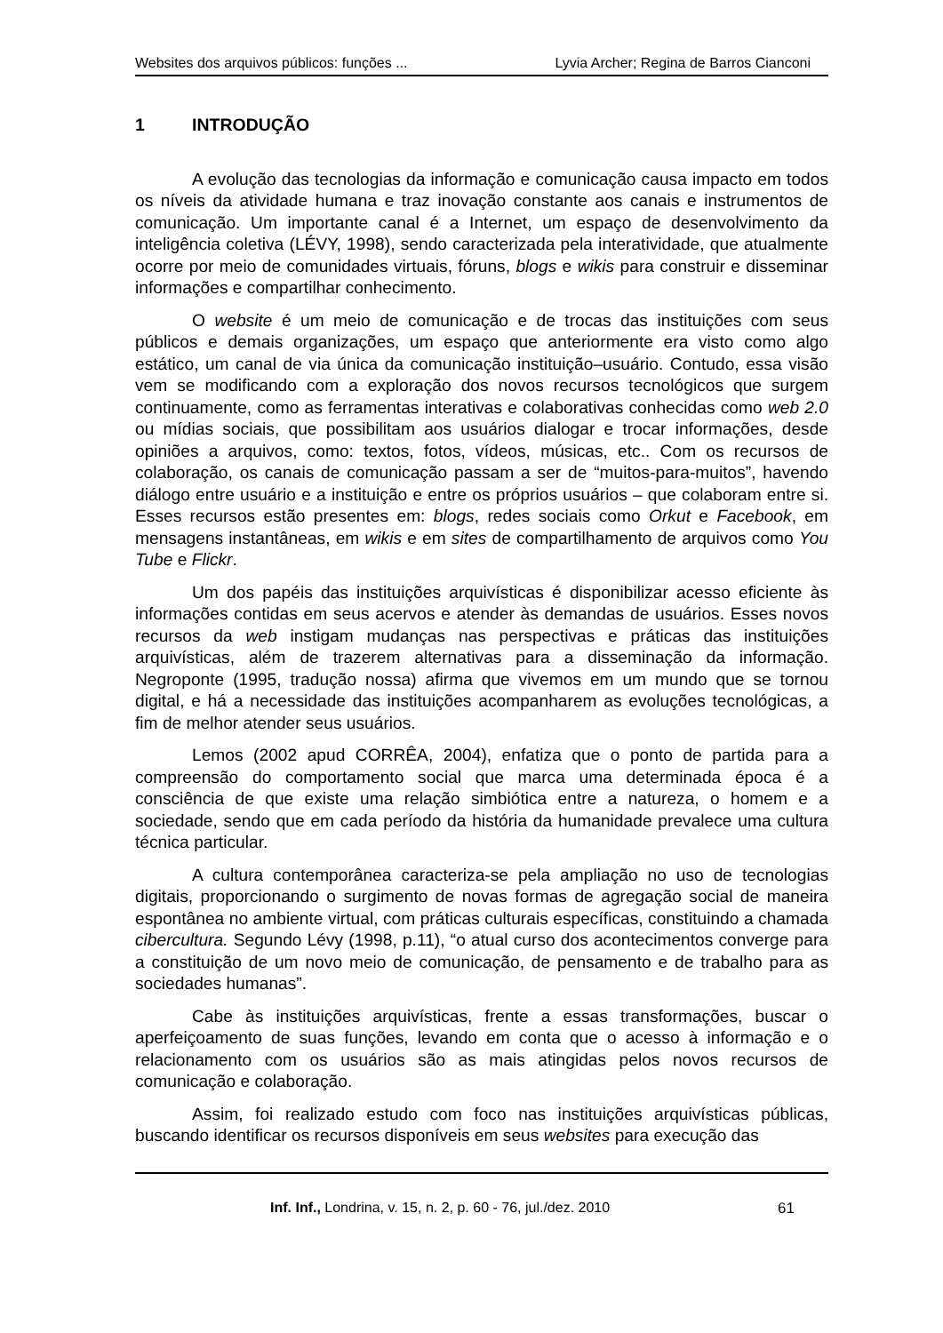Websites dos arquivos públicos: funções ... Lyvia Archer; Regina de Barros Cianconi
1 INTRODUÇÃO
A evolução das tecnologias da informação e comunicação causa impacto em todos os níveis da atividade humana e traz inovação constante aos canais e instrumentos de comunicação. Um importante canal é a Internet, um espaço de desenvolvimento da inteligência coletiva (LÉVY, 1998), sendo caracterizada pela interatividade, que atualmente ocorre por meio de comunidades virtuais, fóruns, blogs e wikis para construir e disseminar informações e compartilhar conhecimento.
O website é um meio de comunicação e de trocas das instituições com seus públicos e demais organizações, um espaço que anteriormente era visto como algo estático, um canal de via única da comunicação instituição–usuário. Contudo, essa visão vem se modificando com a exploração dos novos recursos tecnológicos que surgem continuamente, como as ferramentas interativas e colaborativas conhecidas como web 2.0 ou mídias sociais, que possibilitam aos usuários dialogar e trocar informações, desde opiniões a arquivos, como: textos, fotos, vídeos, músicas, etc.. Com os recursos de colaboração, os canais de comunicação passam a ser de “muitos-para-muitos”, havendo diálogo entre usuário e a instituição e entre os próprios usuários – que colaboram entre si. Esses recursos estão presentes em: blogs, redes sociais como Orkut e Facebook, em mensagens instantâneas, em wikis e em sites de compartilhamento de arquivos como You Tube e Flickr.
Um dos papéis das instituições arquivísticas é disponibilizar acesso eficiente às informações contidas em seus acervos e atender às demandas de usuários. Esses novos recursos da web instigam mudanças nas perspectivas e práticas das instituições arquivísticas, além de trazerem alternativas para a disseminação da informação. Negroponte (1995, tradução nossa) afirma que vivemos em um mundo que se tornou digital, e há a necessidade das instituições acompanharem as evoluções tecnológicas, a fim de melhor atender seus usuários.
Lemos (2002 apud CORRÊA, 2004), enfatiza que o ponto de partida para a compreensão do comportamento social que marca uma determinada época é a consciência de que existe uma relação simbiótica entre a natureza, o homem e a sociedade, sendo que em cada período da história da humanidade prevalece uma cultura técnica particular.
A cultura contemporânea caracteriza-se pela ampliação no uso de tecnologias digitais, proporcionando o surgimento de novas formas de agregação social de maneira espontânea no ambiente virtual, com práticas culturais específicas, constituindo a chamada cibercultura. Segundo Lévy (1998, p.11), “o atual curso dos acontecimentos converge para a constituição de um novo meio de comunicação, de pensamento e de trabalho para as sociedades humanas”.
Cabe às instituições arquivísticas, frente a essas transformações, buscar o aperfeiçoamento de suas funções, levando em conta que o acesso à informação e o relacionamento com os usuários são as mais atingidas pelos novos recursos de comunicação e colaboração.
Assim, foi realizado estudo com foco nas instituições arquivísticas públicas, buscando identificar os recursos disponíveis em seus websites para execução das
Inf. Inf., Londrina, v. 15, n. 2, p. 60 - 76, jul./dez. 2010 61